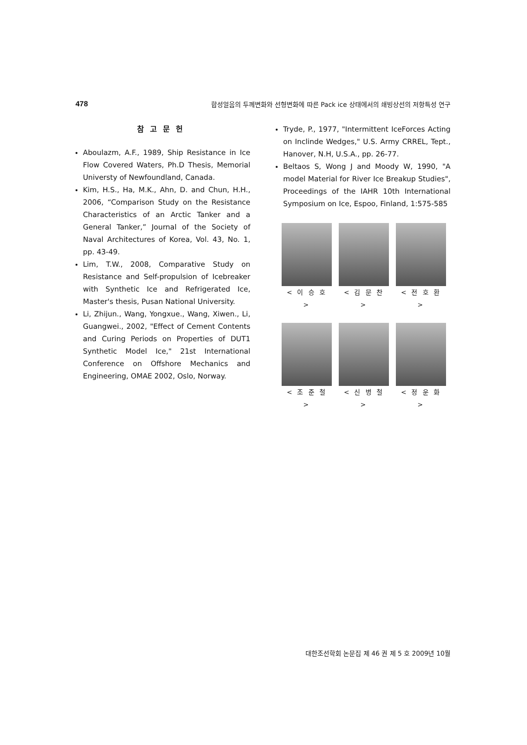478 합성얼음의 두께변화와 선형변화에 따른 Pack ice 상태에서의 쇄빙상선의 저항특성 연구
참고문헌
Aboulazm, A.F., 1989, Ship Resistance in Ice Flow Covered Waters, Ph.D Thesis, Memorial Universty of Newfoundland, Canada.
Kim, H.S., Ha, M.K., Ahn, D. and Chun, H.H., 2006, “Comparison Study on the Resistance Characteristics of an Arctic Tanker and a General Tanker,” Journal of the Society of Naval Architectures of Korea, Vol. 43, No. 1, pp. 43-49.
Lim, T.W., 2008, Comparative Study on Resistance and Self-propulsion of Icebreaker with Synthetic Ice and Refrigerated Ice, Master's thesis, Pusan National University.
Li, Zhijun., Wang, Yongxue., Wang, Xiwen., Li, Guangwei., 2002, "Effect of Cement Contents and Curing Periods on Properties of DUT1 Synthetic Model Ice," 21st International Conference on Offshore Mechanics and Engineering, OMAE 2002, Oslo, Norway.
Tryde, P., 1977, "Intermittent IceForces Acting on Inclinde Wedges," U.S. Army CRREL, Tept., Hanover, N.H, U.S.A., pp. 26-77.
Beltaos S, Wong J and Moody W, 1990, "A model Material for River Ice Breakup Studies", Proceedings of the IAHR 10th International Symposium on Ice, Espoo, Finland, 1:575-585
< 이 승 호 >
< 김 문 찬 >
< 전 호 환 >
< 조 준 철 >
< 신 병 철 >
< 정 운 화 >
대한조선학회 논문집 제 46 권 제 5 호 2009년 10월